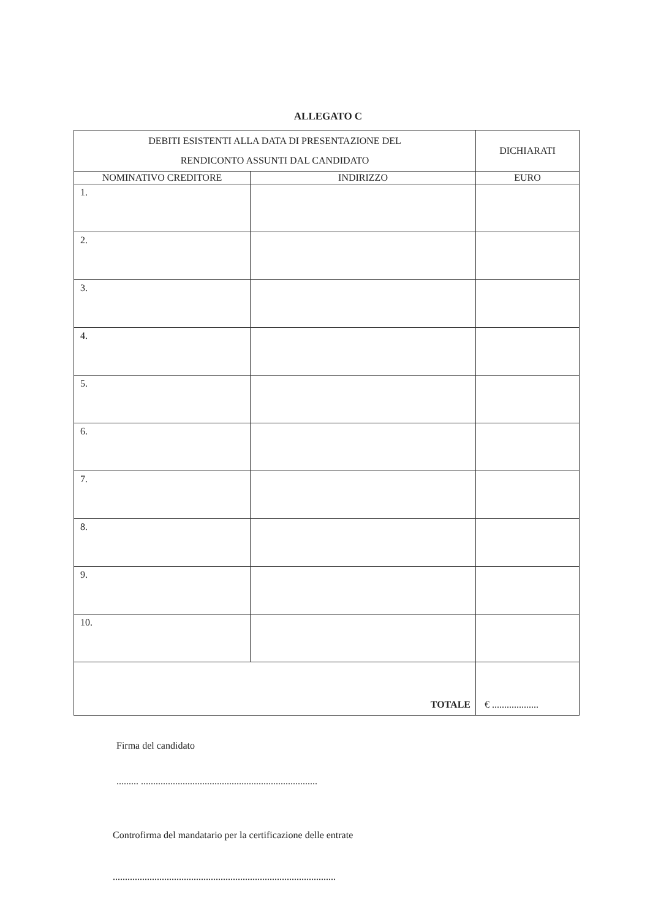ALLEGATO C
| DEBITI ESISTENTI ALLA DATA DI PRESENTAZIONE DEL RENDICONTO ASSUNTI DAL CANDIDATO | | DICHIARATI |
| NOMINATIVO CREDITORE | INDIRIZZO | EURO |
| 1. | | |
| 2. | | |
| 3. | | |
| 4. | | |
| 5. | | |
| 6. | | |
| 7. | | |
| 8. | | |
| 9. | | |
| 10. | | |
| TOTALE | | € ................... |
Firma del candidato
......... ........................................................................
Controfirma del mandatario per la certificazione delle entrate
...........................................................................................